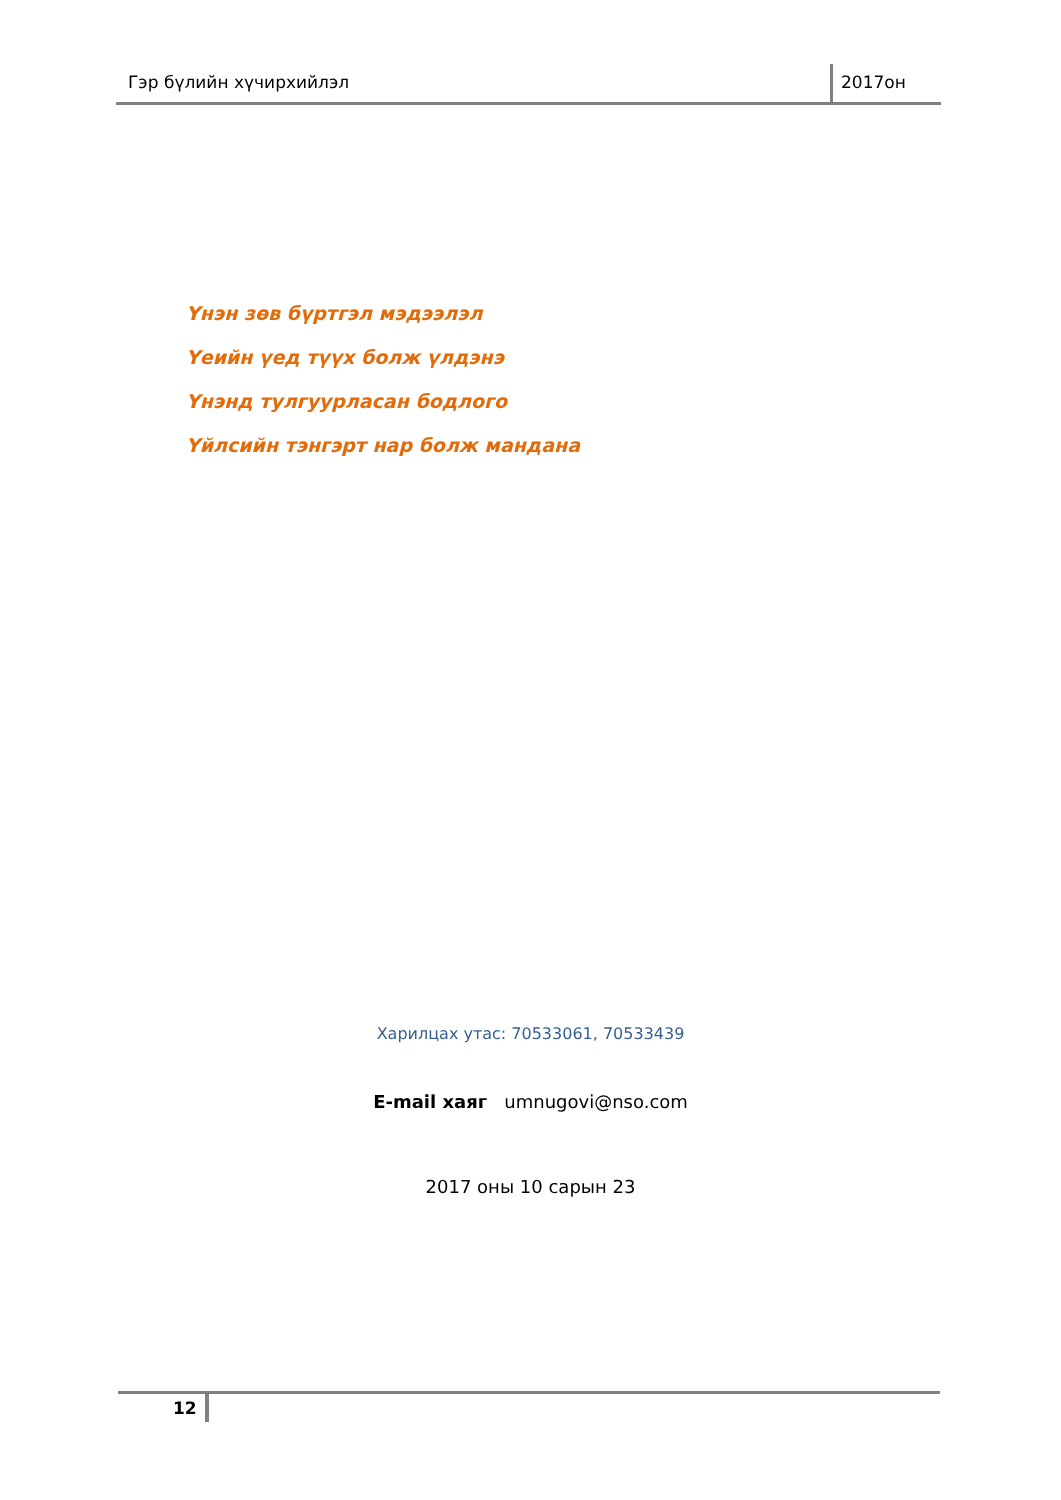Гэр бүлийн хүчирхийлэл 2017он
Үнэн зөв бүртгэл мэдээлэл
Үеийн үед түүх болж үлдэнэ
Үнэнд тулгуурласан бодлого
Үйлсийн тэнгэрт нар болж мандана
Харилцах утас: 70533061, 70533439
E-mail хаяг umnugovi@nso.com
2017 оны 10 сарын 23
12